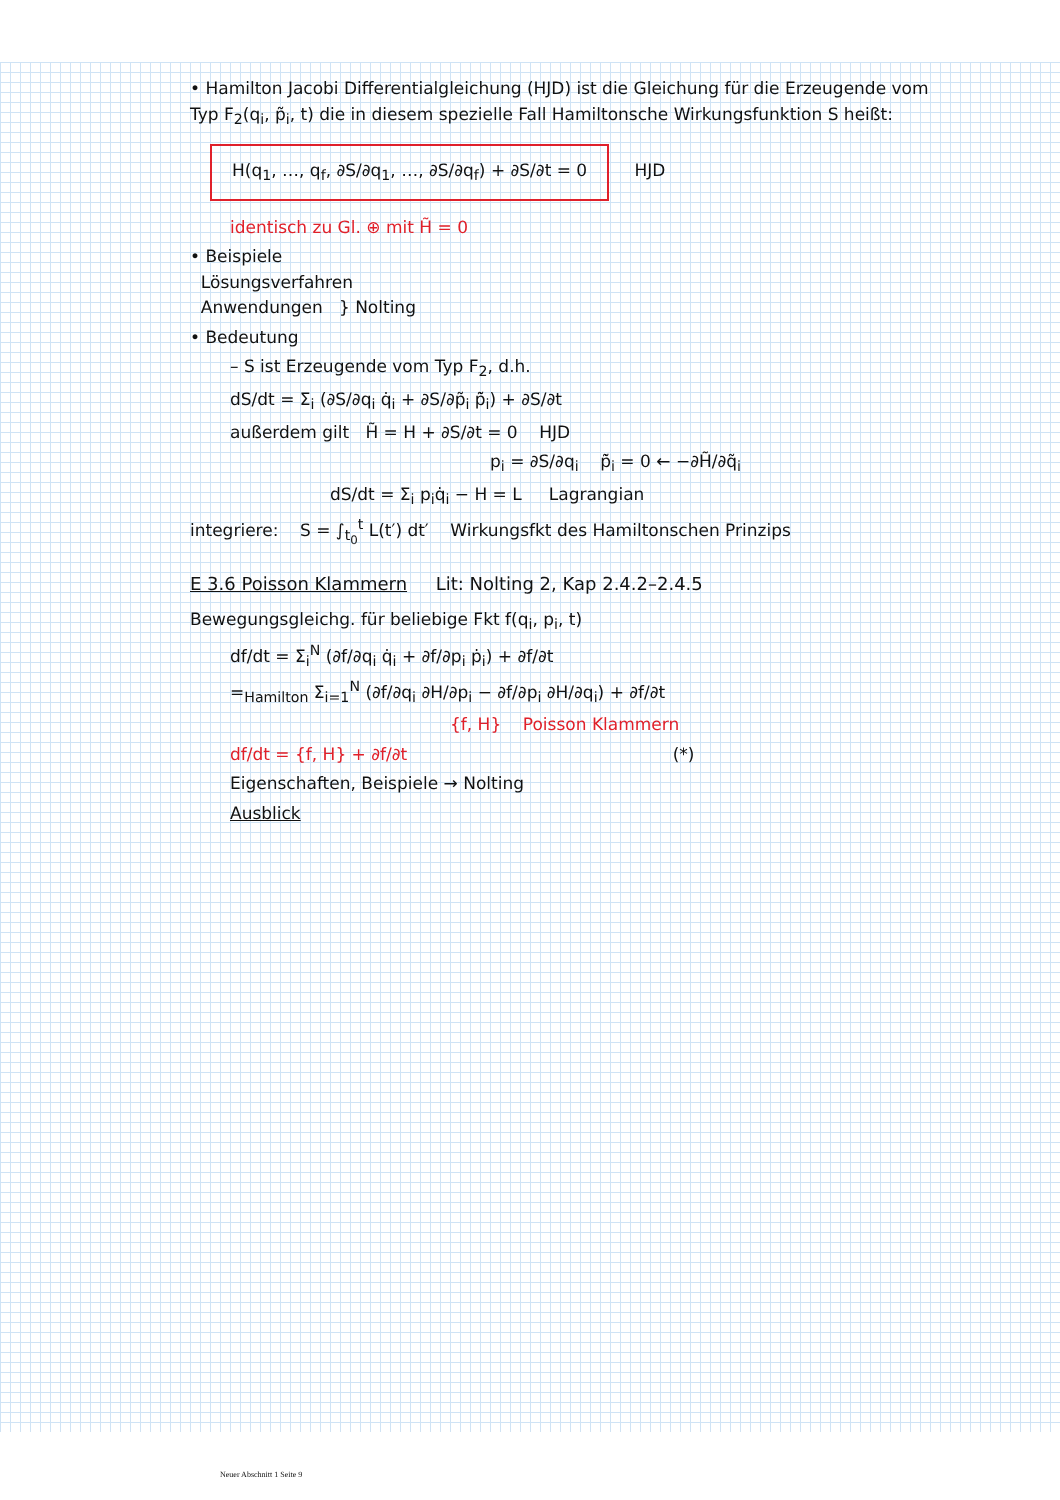• Hamilton Jacobi Differentialgleichung (HJD) ist die Gleichung für die Erzeugende vom Typ F<sub>2</sub>(q<sub>i</sub>, p̃<sub>i</sub>, t) die in diesem spezielle Fall Hamiltonsche Wirkungsfunktion S heißt:
H(q<sub>1</sub>, …, q<sub>f</sub>, ∂S/∂q<sub>1</sub>, …, ∂S/∂q<sub>f</sub>) + ∂S/∂t = 0 HJD
identisch zu Gl. ⊕ mit H̃ = 0
• Beispiele
Lösungsverfahren
Anwendungen } Nolting
• Bedeutung
– S ist Erzeugende vom Typ F<sub>2</sub>, d.h.
dS/dt = Σ<sub>i</sub> (∂S/∂q<sub>i</sub> q̇<sub>i</sub> + ∂S/∂p̃<sub>i</sub> p̃̇<sub>i</sub>) + ∂S/∂t
außerdem gilt H̃ = H + ∂S/∂t = 0 HJD
p<sub>i</sub> = ∂S/∂q<sub>i</sub> p̃̇<sub>i</sub> = 0 ← −∂H̃/∂q̃<sub>i</sub>
dS/dt = Σ<sub>i</sub> p<sub>i</sub>q̇<sub>i</sub> − H = L Lagrangian
integriere: S = ∫<sub>t<sub>0</sub></sub><sup>t</sup> L(t′) dt′ Wirkungsfkt des Hamiltonschen Prinzips
E 3.6 Poisson Klammern Lit: Nolting 2, Kap 2.4.2–2.4.5
Bewegungsgleichg. für beliebige Fkt f(q<sub>i</sub>, p<sub>i</sub>, t)
df/dt = Σ<sub>i</sub><sup>N</sup> (∂f/∂q<sub>i</sub> q̇<sub>i</sub> + ∂f/∂p<sub>i</sub> ṗ<sub>i</sub>) + ∂f/∂t
=<sub>Hamilton</sub> Σ<sub>i=1</sub><sup>N</sup> (∂f/∂q<sub>i</sub> ∂H/∂p<sub>i</sub> − ∂f/∂p<sub>i</sub> ∂H/∂q<sub>i</sub>) + ∂f/∂t
{f, H} Poisson Klammern
df/dt = {f, H} + ∂f/∂t (*)
Eigenschaften, Beispiele → Nolting
Ausblick
Neuer Abschnitt 1 Seite 9